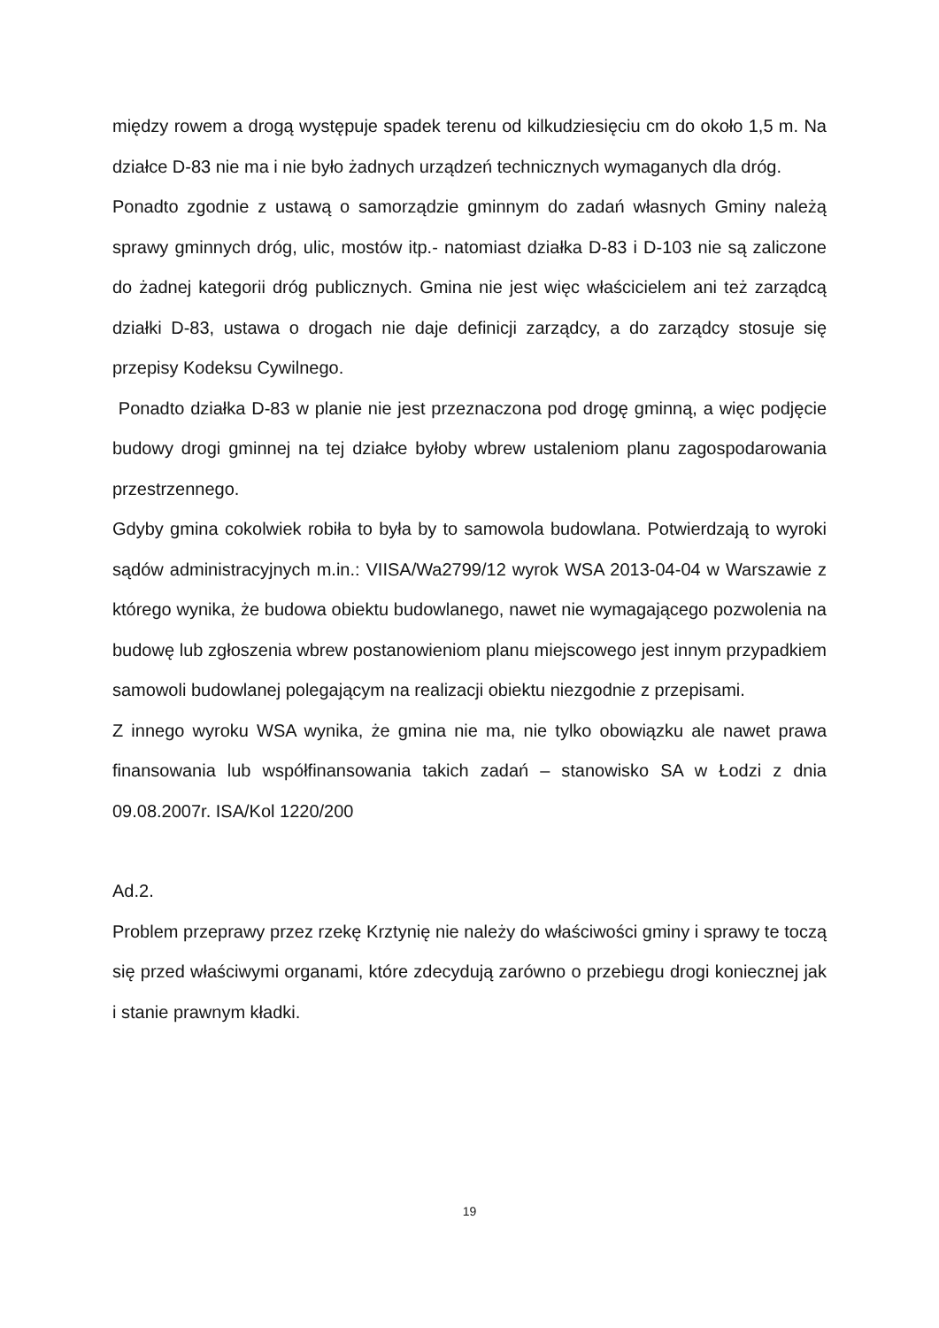między rowem a drogą występuje spadek terenu od kilkudziesięciu cm do około 1,5 m. Na działce D-83 nie ma i nie było żadnych urządzeń technicznych wymaganych dla dróg.
Ponadto zgodnie z ustawą o samorządzie gminnym do zadań własnych Gminy należą sprawy gminnych dróg, ulic, mostów itp.- natomiast działka D-83 i D-103 nie są zaliczone do żadnej kategorii dróg publicznych. Gmina nie jest więc właścicielem ani też zarządcą działki D-83, ustawa o drogach nie daje definicji zarządcy, a do zarządcy stosuje się przepisy Kodeksu Cywilnego.
Ponadto działka D-83 w planie nie jest przeznaczona pod drogę gminną, a więc podjęcie budowy drogi gminnej na tej działce byłoby wbrew ustaleniom planu zagospodarowania przestrzennego.
Gdyby gmina cokolwiek robiła to była by to samowola budowlana. Potwierdzają to wyroki sądów administracyjnych m.in.: VIISA/Wa2799/12 wyrok WSA 2013-04-04 w Warszawie z którego wynika, że budowa obiektu budowlanego, nawet nie wymagającego pozwolenia na budowę lub zgłoszenia wbrew postanowieniom planu miejscowego jest innym przypadkiem samowoli budowlanej polegającym na realizacji obiektu niezgodnie z przepisami.
Z innego wyroku WSA wynika, że gmina nie ma, nie tylko obowiązku ale nawet prawa finansowania lub współfinansowania takich zadań – stanowisko SA w Łodzi z dnia 09.08.2007r. ISA/Kol 1220/200
Ad.2.
Problem przeprawy przez rzekę Krztynię nie należy do właściwości gminy i sprawy te toczą się przed właściwymi organami, które zdecydują zarówno o przebiegu drogi koniecznej jak i stanie prawnym kładki.
19